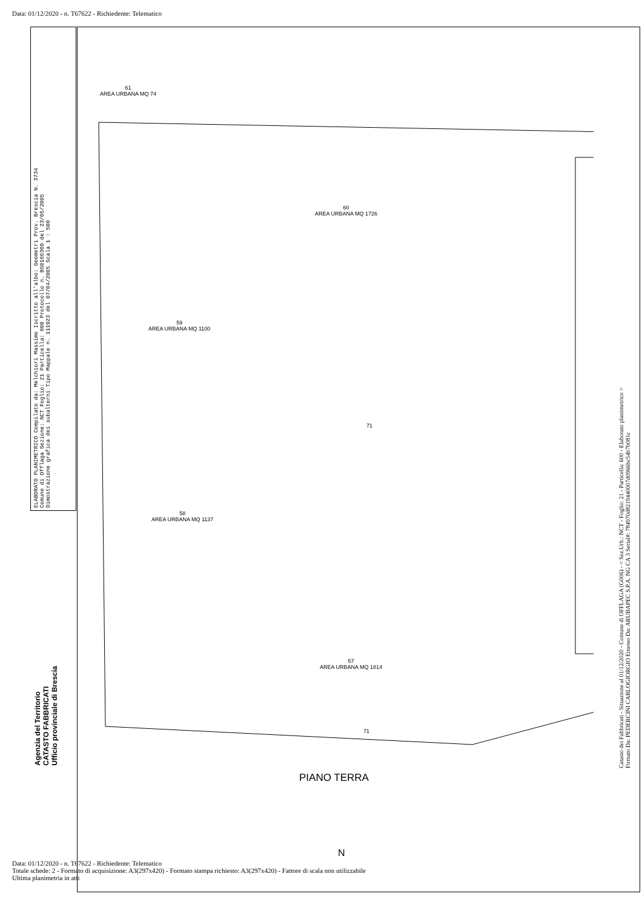Data: 01/12/2020 - n. T67622 - Richiedente: Telematico
ELABORATO PLANIMETRICO Compilato da: Melchiori Massimo Iscritto all'albo: Geometri Prov. Brescia N. 3734
Comune di Offlaga Sezione: NCT Foglio: 21 Particella: 600 Protocollo n. BS0166309 del 23/05/2005
Dimostrazione grafica dei subalterni Tipo Mappale n. 111923 del 07/04/2005 Scala 1 : 500
Agenzia del Territorio
CATASTO FABBRICATI
Ufficio provinciale di Brescia
61
AREA URBANA MQ 74
60
AREA URBANA MQ 1726
59
AREA URBANA MQ 1100
58
AREA URBANA MQ 1137
57
AREA URBANA MQ 1814
71
71
PIANO TERRA
N
Catasto dei Fabbricati - Situazione al 01/12/2020 - Comune di OFFLAGA (G006) - < Sez.Urb.: NCT - Foglio: 21 - Particella: 600 - Elaborato planimetrico >
Firmato Da: PEDERCINI CARLOGIORGIO Emesso Da: ARUBAPEC S.P.A. NG CA 3 Serial#: 784970d8219440007d0966bc54b7b081c
Data: 01/12/2020 - n. T67622 - Richiedente: Telematico
Totale schede: 2 - Formato di acquisizione: A3(297x420) - Formato stampa richiesto: A3(297x420) - Fattore di scala non utilizzabile
Ultima planimetria in atti